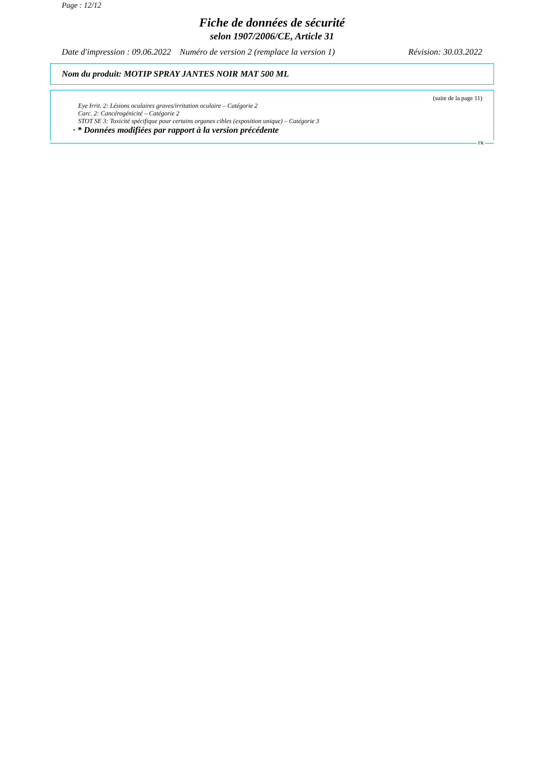Page : 12/12
Fiche de données de sécurité
selon 1907/2006/CE, Article 31
Date d'impression : 09.06.2022 Numéro de version 2 (remplace la version 1) Révision: 30.03.2022
Nom du produit: MOTIP SPRAY JANTES NOIR MAT 500 ML
(suite de la page 11)
Eye Irrit. 2: Lésions oculaires graves/irritation oculaire – Catégorie 2
Carc. 2: Cancérogénicité – Catégorie 2
STOT SE 3: Toxicité spécifique pour certains organes cibles (exposition unique) – Catégorie 3
· * Données modifiées par rapport à la version précédente
FR